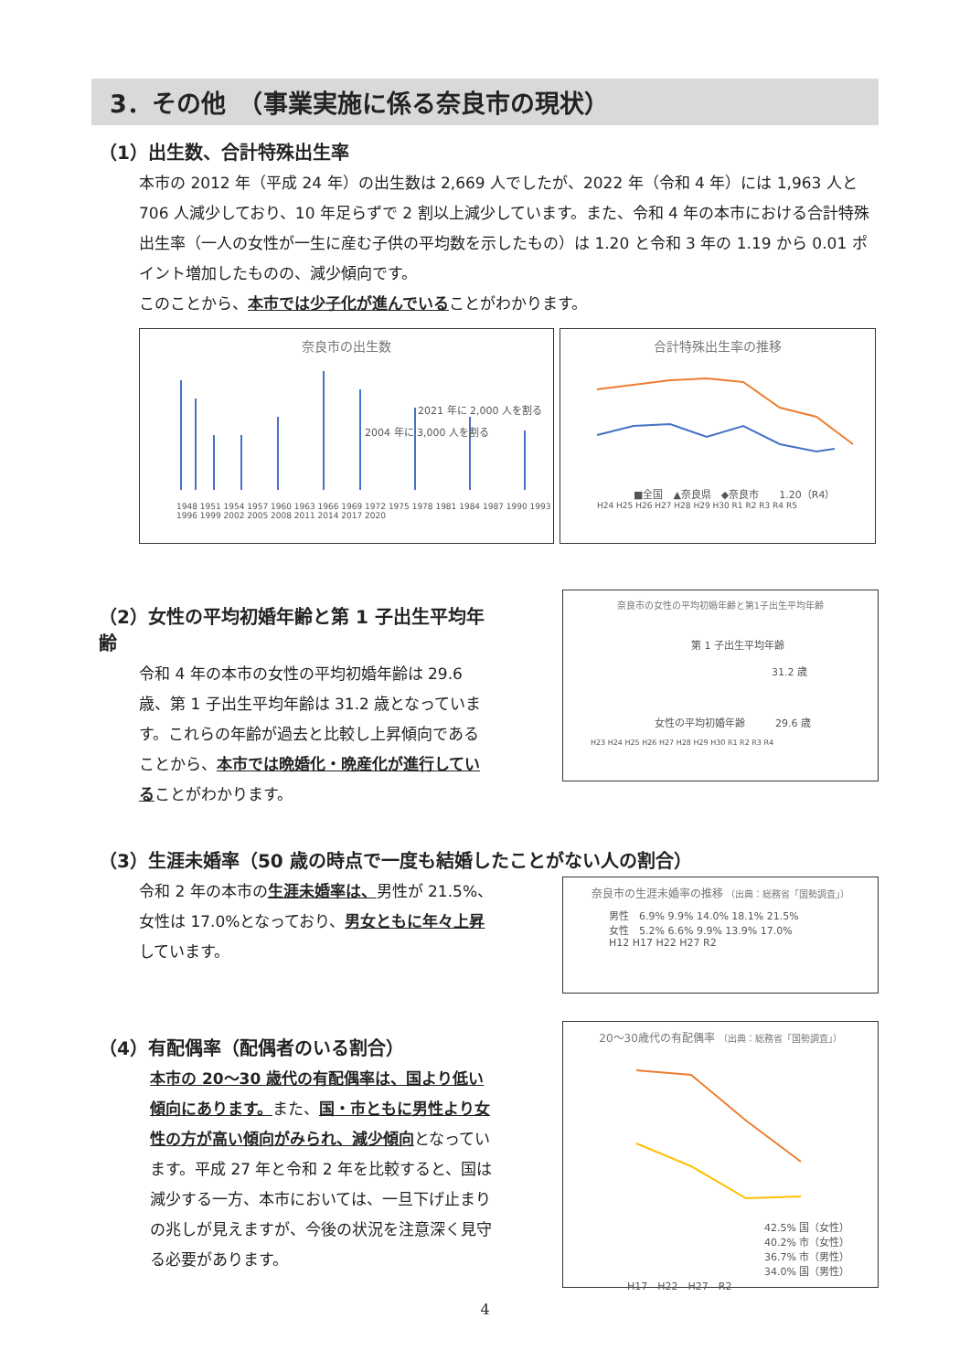3．その他　（事業実施に係る奈良市の現状）
（1）出生数、合計特殊出生率
本市の 2012 年（平成 24 年）の出生数は 2,669 人でしたが、2022 年（令和 4 年）には 1,963 人と 706 人減少しており、10 年足らずで 2 割以上減少しています。また、令和 4 年の本市における合計特殊出生率（一人の女性が一生に産む子供の平均数を示したもの）は 1.20 と令和 3 年の 1.19 から 0.01 ポイント増加したものの、減少傾向です。
このことから、本市では少子化が進んでいることがわかります。
奈良市の出生数
2021 年に 2,000 人を割る
2004 年に 3,000 人を割る
1948 1951 1954 1957 1960 1963 1966 1969 1972 1975 1978 1981 1984 1987 1990 1993 1996 1999 2002 2005 2008 2011 2014 2017 2020
合計特殊出生率の推移
■全国　▲奈良県　◆奈良市　　1.20（R4）
H24 H25 H26 H27 H28 H29 H30 R1 R2 R3 R4 R5
（2）女性の平均初婚年齢と第 1 子出生平均年齢
令和 4 年の本市の女性の平均初婚年齢は 29.6 歳、第 1 子出生平均年齢は 31.2 歳となっています。これらの年齢が過去と比較し上昇傾向であることから、本市では晩婚化・晩産化が進行していることがわかります。
奈良市の女性の平均初婚年齢と第1子出生平均年齢
第 1 子出生平均年齢
　　　　　　　　31.2 歳
女性の平均初婚年齢　　　29.6 歳
H23 H24 H25 H26 H27 H28 H29 H30 R1 R2 R3 R4
（3）生涯未婚率（50 歳の時点で一度も結婚したことがない人の割合）
令和 2 年の本市の生涯未婚率は、男性が 21.5%、女性は 17.0%となっており、男女ともに年々上昇しています。
奈良市の生涯未婚率の推移 （出典：総務省「国勢調査」）
男性　6.9% 9.9% 14.0% 18.1% 21.5%
女性　5.2% 6.6% 9.9% 13.9% 17.0%
H12 H17 H22 H27 R2
（4）有配偶率（配偶者のいる割合）
本市の 20～30 歳代の有配偶率は、国より低い傾向にあります。また、国・市ともに男性より女性の方が高い傾向がみられ、減少傾向となっています。平成 27 年と令和 2 年を比較すると、国は減少する一方、本市においては、一旦下げ止まりの兆しが見えますが、今後の状況を注意深く見守る必要があります。
20～30歳代の有配偶率 （出典：総務省「国勢調査」）
42.5% 国（女性）
40.2% 市（女性）
36.7% 市（男性）
34.0% 国（男性）
H17　H22　H27　R2
4